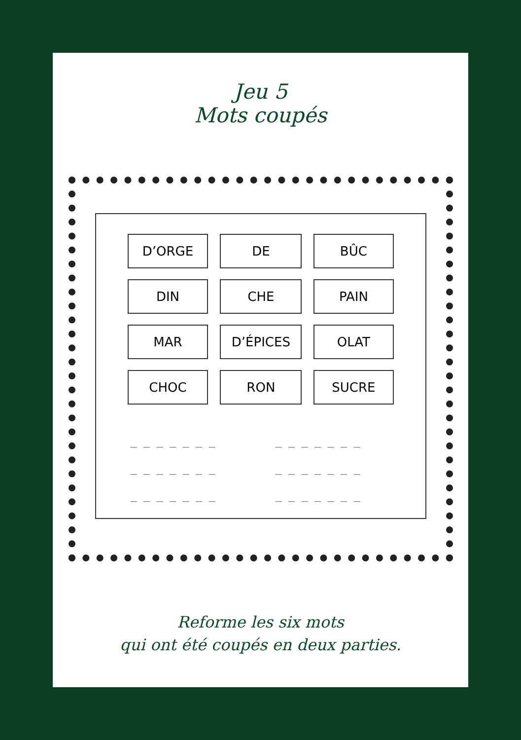Jeu 5
Mots coupés
| D’ORGE | DE | BÛC |
| DIN | CHE | PAIN |
| MAR | D’ÉPICES | OLAT |
| CHOC | RON | SUCRE |
_ _ _ _ _ _ _
_ _ _ _ _ _ _
_ _ _ _ _ _ _
_ _ _ _ _ _ _
_ _ _ _ _ _ _
_ _ _ _ _ _ _
Reforme les six mots
qui ont été coupés en deux parties.